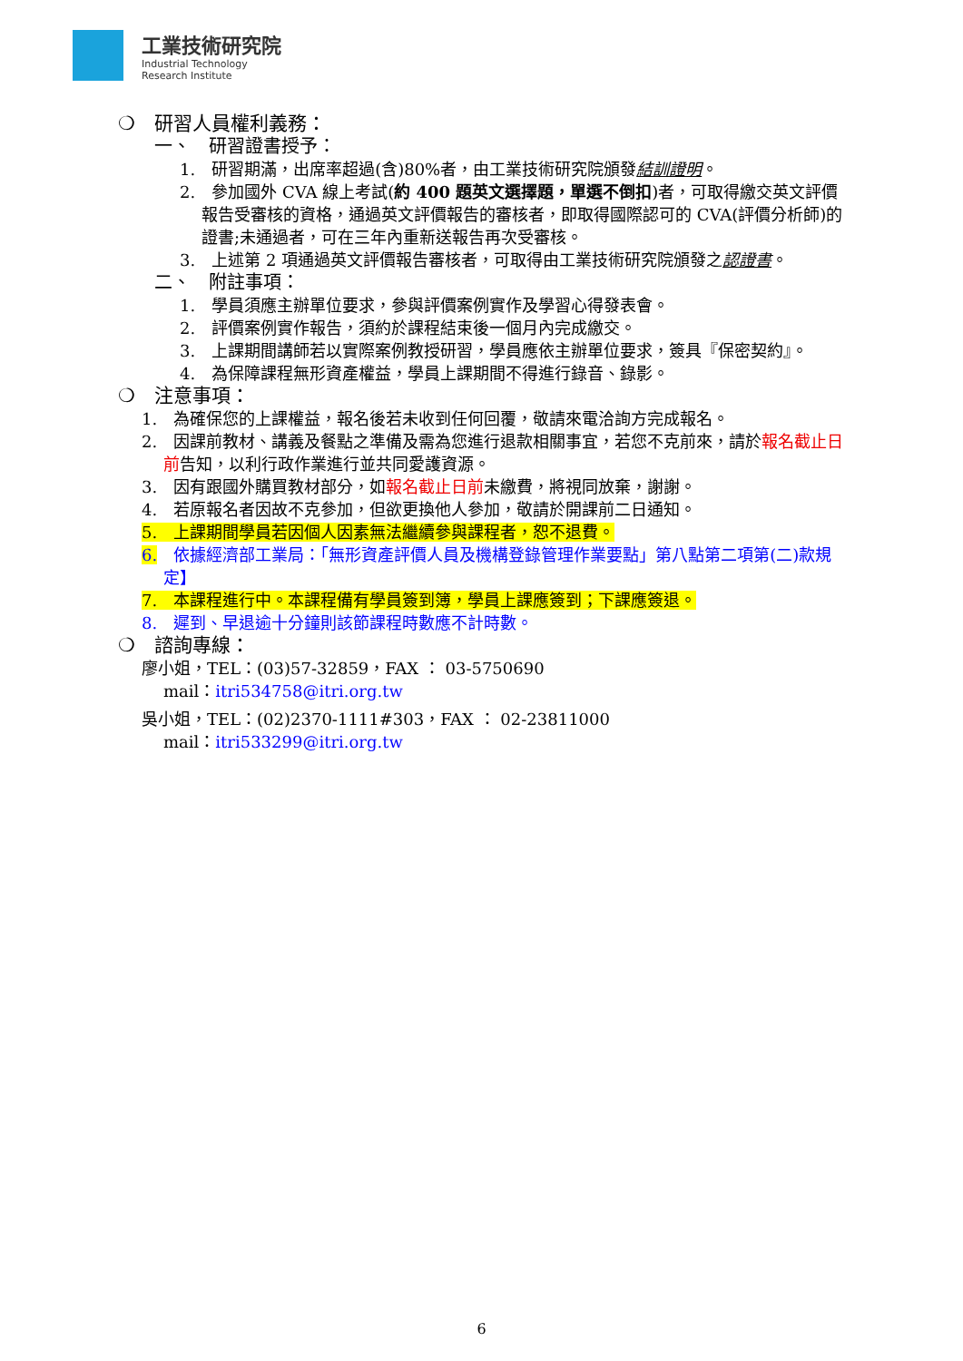工業技術研究院
Industrial Technology
Research Institute
❍ 研習人員權利義務：
一、　研習證書授予：
1.　研習期滿，出席率超過(含)80%者，由工業技術研究院頒發結訓證明。
2.　參加國外 CVA 線上考試(約 400 題英文選擇題，單選不倒扣)者，可取得繳交英文評價報告受審核的資格，通過英文評價報告的審核者，即取得國際認可的 CVA(評價分析師)的證書;未通過者，可在三年內重新送報告再次受審核。
3.　上述第 2 項通過英文評價報告審核者，可取得由工業技術研究院頒發之認證書。
二、　附註事項：
1.　學員須應主辦單位要求，參與評價案例實作及學習心得發表會。
2.　評價案例實作報告，須約於課程結束後一個月內完成繳交。
3.　上課期間講師若以實際案例教授研習，學員應依主辦單位要求，簽具『保密契約』。
4.　為保障課程無形資產權益，學員上課期間不得進行錄音、錄影。
❍ 注意事項：
1.　為確保您的上課權益，報名後若未收到任何回覆，敬請來電洽詢方完成報名。
2.　因課前教材、講義及餐點之準備及需為您進行退款相關事宜，若您不克前來，請於報名截止日前告知，以利行政作業進行並共同愛護資源。
3.　因有跟國外購買教材部分，如報名截止日前未繳費，將視同放棄，謝謝。
4.　若原報名者因故不克參加，但欲更換他人參加，敬請於開課前二日通知。
5.　上課期間學員若因個人因素無法繼續參與課程者，恕不退費。
6.　依據經濟部工業局：「無形資產評價人員及機構登錄管理作業要點」第八點第二項第(二)款規定】
7.　本課程進行中。本課程備有學員簽到簿，學員上課應簽到；下課應簽退。
8.　遲到、早退逾十分鐘則該節課程時數應不計時數。
❍ 諮詢專線：
廖小姐，TEL：(03)57-32859，FAX ： 03-5750690
mail：itri534758@itri.org.tw
吳小姐，TEL：(02)2370-1111#303，FAX ： 02-23811000
mail：itri533299@itri.org.tw
6